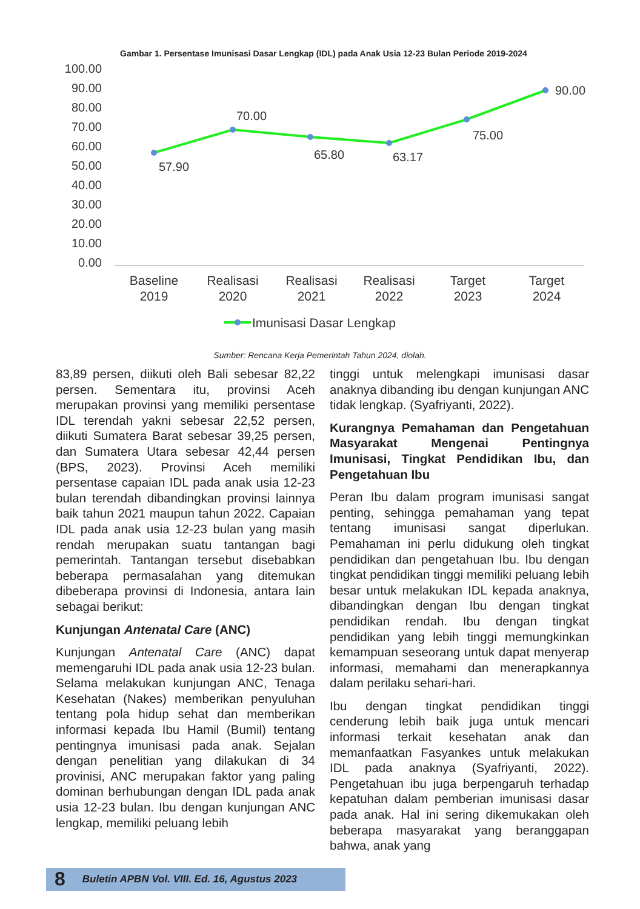Gambar 1. Persentase Imunisasi Dasar Lengkap (IDL) pada Anak Usia 12-23 Bulan Periode 2019-2024
100.00
90.00
80.00
70.00
60.00
50.00
40.00
30.00
20.00
10.00
0.00
57.90
70.00
65.80
63.17
75.00
90.00
Baseline
2019
Realisasi
2020
Realisasi
2021
Realisasi
2022
Target
2023
Target
2024
Imunisasi Dasar Lengkap
Sumber: Rencana Kerja Pemerintah Tahun 2024, diolah.
83,89 persen, diikuti oleh Bali sebesar 82,22 persen. Sementara itu, provinsi Aceh merupakan provinsi yang memiliki persentase IDL terendah yakni sebesar 22,52 persen, diikuti Sumatera Barat sebesar 39,25 persen, dan Sumatera Utara sebesar 42,44 persen (BPS, 2023). Provinsi Aceh memiliki persentase capaian IDL pada anak usia 12-23 bulan terendah dibandingkan provinsi lainnya baik tahun 2021 maupun tahun 2022. Capaian IDL pada anak usia 12-23 bulan yang masih rendah merupakan suatu tantangan bagi pemerintah. Tantangan tersebut disebabkan beberapa permasalahan yang ditemukan dibeberapa provinsi di Indonesia, antara lain sebagai berikut:
Kunjungan Antenatal Care (ANC)
Kunjungan Antenatal Care (ANC) dapat memengaruhi IDL pada anak usia 12-23 bulan. Selama melakukan kunjungan ANC, Tenaga Kesehatan (Nakes) memberikan penyuluhan tentang pola hidup sehat dan memberikan informasi kepada Ibu Hamil (Bumil) tentang pentingnya imunisasi pada anak. Sejalan dengan penelitian yang dilakukan di 34 provinisi, ANC merupakan faktor yang paling dominan berhubungan dengan IDL pada anak usia 12-23 bulan. Ibu dengan kunjungan ANC lengkap, memiliki peluang lebih
tinggi untuk melengkapi imunisasi dasar anaknya dibanding ibu dengan kunjungan ANC tidak lengkap. (Syafriyanti, 2022).
Kurangnya Pemahaman dan Pengetahuan Masyarakat Mengenai Pentingnya Imunisasi, Tingkat Pendidikan Ibu, dan Pengetahuan Ibu
Peran Ibu dalam program imunisasi sangat penting, sehingga pemahaman yang tepat tentang imunisasi sangat diperlukan. Pemahaman ini perlu didukung oleh tingkat pendidikan dan pengetahuan Ibu. Ibu dengan tingkat pendidikan tinggi memiliki peluang lebih besar untuk melakukan IDL kepada anaknya, dibandingkan dengan Ibu dengan tingkat pendidikan rendah. Ibu dengan tingkat pendidikan yang lebih tinggi memungkinkan kemampuan seseorang untuk dapat menyerap informasi, memahami dan menerapkannya dalam perilaku sehari-hari.
Ibu dengan tingkat pendidikan tinggi cenderung lebih baik juga untuk mencari informasi terkait kesehatan anak dan memanfaatkan Fasyankes untuk melakukan IDL pada anaknya (Syafriyanti, 2022). Pengetahuan ibu juga berpengaruh terhadap kepatuhan dalam pemberian imunisasi dasar pada anak. Hal ini sering dikemukakan oleh beberapa masyarakat yang beranggapan bahwa, anak yang
8 Buletin APBN Vol. VIII. Ed. 16, Agustus 2023